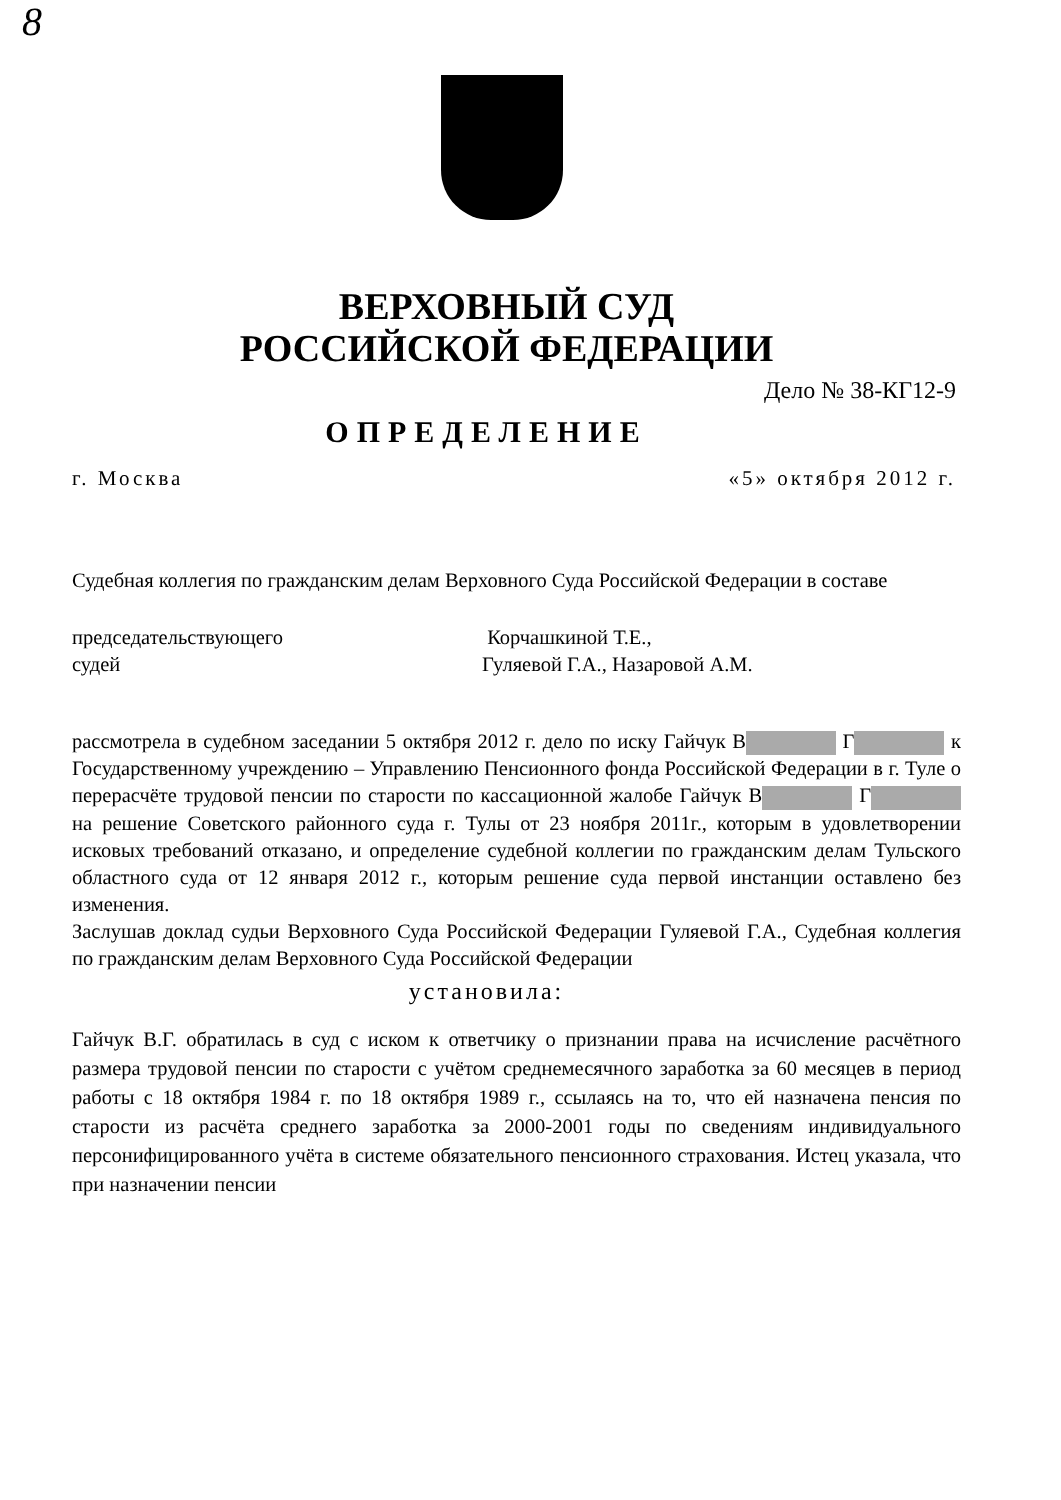8
ВЕРХОВНЫЙ СУД
РОССИЙСКОЙ ФЕДЕРАЦИИ
Дело № 38-КГ12-9
ОПРЕДЕЛЕНИЕ
г. Москва «5» октября 2012 г.
Судебная коллегия по гражданским делам Верховного Суда Российской Федерации в составе
председательствующего
судей
Корчашкиной Т.Е.,
Гуляевой Г.А., Назаровой А.М.
рассмотрела в судебном заседании 5 октября 2012 г. дело по иску Гайчук В Г к Государственному учреждению – Управлению Пенсионного фонда Российской Федерации в г. Туле о перерасчёте трудовой пенсии по старости по кассационной жалобе Гайчук В Г на решение Советского районного суда г. Тулы от 23 ноября 2011г., которым в удовлетворении исковых требований отказано, и определение судебной коллегии по гражданским делам Тульского областного суда от 12 января 2012 г., которым решение суда первой инстанции оставлено без изменения.
Заслушав доклад судьи Верховного Суда Российской Федерации Гуляевой Г.А., Судебная коллегия по гражданским делам Верховного Суда Российской Федерации
установила:
Гайчук В.Г. обратилась в суд с иском к ответчику о признании права на исчисление расчётного размера трудовой пенсии по старости с учётом среднемесячного заработка за 60 месяцев в период работы с 18 октября 1984 г. по 18 октября 1989 г., ссылаясь на то, что ей назначена пенсия по старости из расчёта среднего заработка за 2000-2001 годы по сведениям индивидуального персонифицированного учёта в системе обязательного пенсионного страхования. Истец указала, что при назначении пенсии